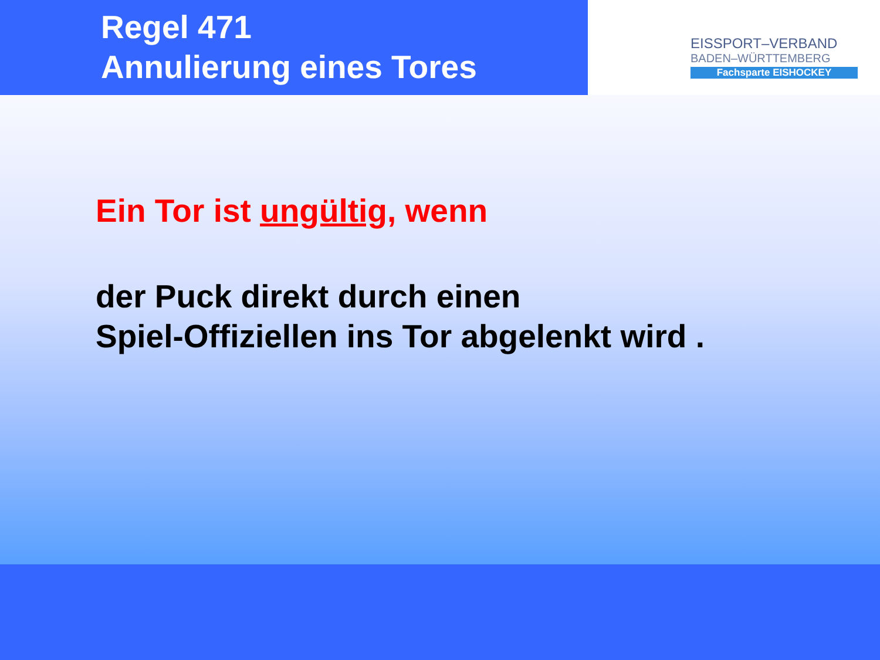Regel 471
Annulierung eines Tores
EISSPORT–VERBAND
BADEN–WÜRTTEMBERG
Fachsparte EISHOCKEY
Ein Tor ist ungültig, wenn
der Puck direkt durch einen
Spiel-Offiziellen ins Tor abgelenkt wird .